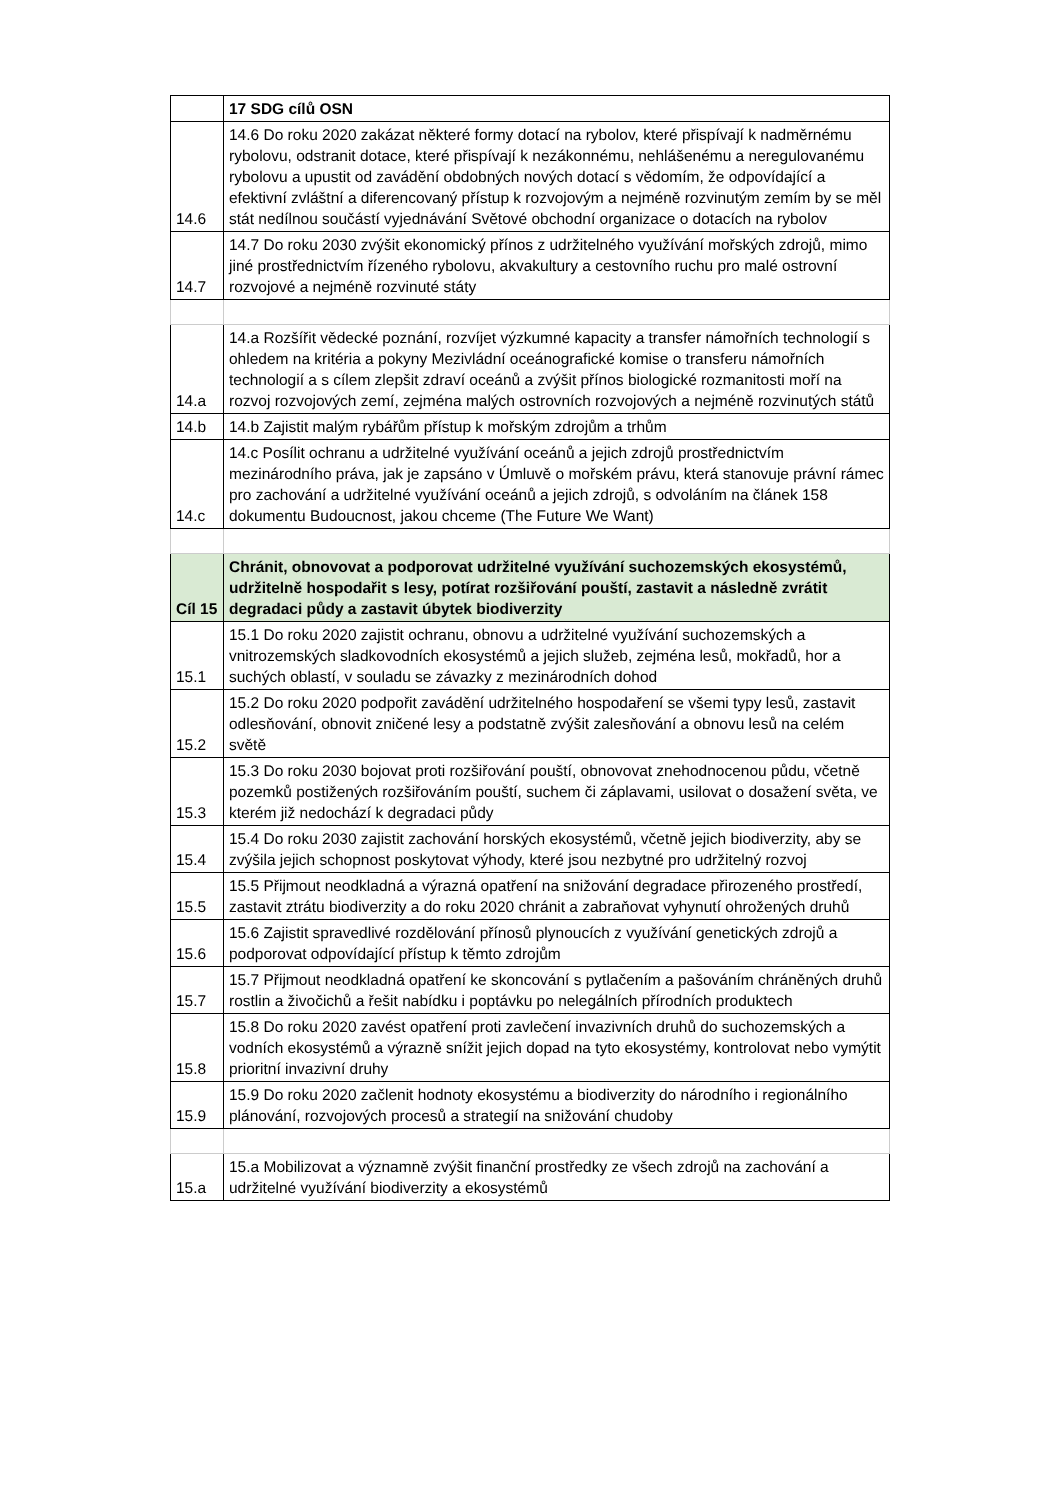| | 17 SDG cílů OSN |
| 14.6 | 14.6 Do roku 2020 zakázat některé formy dotací na rybolov, které přispívají k nadměrnému rybolovu, odstranit dotace, které přispívají k nezákonnému, nehlášenému a neregulovanému rybolovu a upustit od zavádění obdobných nových dotací s vědomím, že odpovídající a efektivní zvláštní a diferencovaný přístup k rozvojovým a nejméně rozvinutým zemím by se měl stát nedílnou součástí vyjednávání Světové obchodní organizace o dotacích na rybolov |
| 14.7 | 14.7 Do roku 2030 zvýšit ekonomický přínos z udržitelného využívání mořských zdrojů, mimo jiné prostřednictvím řízeného rybolovu, akvakultury a cestovního ruchu pro malé ostrovní rozvojové a nejméně rozvinuté státy |
| 14.a | 14.a Rozšířit vědecké poznání, rozvíjet výzkumné kapacity a transfer námořních technologií s ohledem na kritéria a pokyny Mezivládní oceánografické komise o transferu námořních technologií a s cílem zlepšit zdraví oceánů a zvýšit přínos biologické rozmanitosti moří na rozvoj rozvojových zemí, zejména malých ostrovních rozvojových a nejméně rozvinutých států |
| 14.b | 14.b Zajistit malým rybářům přístup k mořským zdrojům a trhům |
| 14.c | 14.c Posílit ochranu a udržitelné využívání oceánů a jejich zdrojů prostřednictvím mezinárodního práva, jak je zapsáno v Úmluvě o mořském právu, která stanovuje právní rámec pro zachování a udržitelné využívání oceánů a jejich zdrojů, s odvoláním na článek 158 dokumentu Budoucnost, jakou chceme (The Future We Want) |
| Cíl 15 | Chránit, obnovovat a podporovat udržitelné využívání suchozemských ekosystémů, udržitelně hospodařit s lesy, potírat rozšiřování pouští, zastavit a následně zvrátit degradaci půdy a zastavit úbytek biodiverzity |
| 15.1 | 15.1 Do roku 2020 zajistit ochranu, obnovu a udržitelné využívání suchozemských a vnitrozemských sladkovodních ekosystémů a jejich služeb, zejména lesů, mokřadů, hor a suchých oblastí, v souladu se závazky z mezinárodních dohod |
| 15.2 | 15.2 Do roku 2020 podpořit zavádění udržitelného hospodaření se všemi typy lesů, zastavit odlesňování, obnovit zničené lesy a podstatně zvýšit zalesňování a obnovu lesů na celém světě |
| 15.3 | 15.3 Do roku 2030 bojovat proti rozšiřování pouští, obnovovat znehodnocenou půdu, včetně pozemků postižených rozšiřováním pouští, suchem či záplavami, usilovat o dosažení světa, ve kterém již nedochází k degradaci půdy |
| 15.4 | 15.4 Do roku 2030 zajistit zachování horských ekosystémů, včetně jejich biodiverzity, aby se zvýšila jejich schopnost poskytovat výhody, které jsou nezbytné pro udržitelný rozvoj |
| 15.5 | 15.5 Přijmout neodkladná a výrazná opatření na snižování degradace přirozeného prostředí, zastavit ztrátu biodiverzity a do roku 2020 chránit a zabraňovat vyhynutí ohrožených druhů |
| 15.6 | 15.6 Zajistit spravedlivé rozdělování přínosů plynoucích z využívání genetických zdrojů a podporovat odpovídající přístup k těmto zdrojům |
| 15.7 | 15.7 Přijmout neodkladná opatření ke skoncování s pytlačením a pašováním chráněných druhů rostlin a živočichů a řešit nabídku i poptávku po nelegálních přírodních produktech |
| 15.8 | 15.8 Do roku 2020 zavést opatření proti zavlečení invazivních druhů do suchozemských a vodních ekosystémů a výrazně snížit jejich dopad na tyto ekosystémy, kontrolovat nebo vymýtit prioritní invazivní druhy |
| 15.9 | 15.9 Do roku 2020 začlenit hodnoty ekosystému a biodiverzity do národního i regionálního plánování, rozvojových procesů a strategií na snižování chudoby |
| 15.a | 15.a Mobilizovat a významně zvýšit finanční prostředky ze všech zdrojů na zachování a udržitelné využívání biodiverzity a ekosystémů |